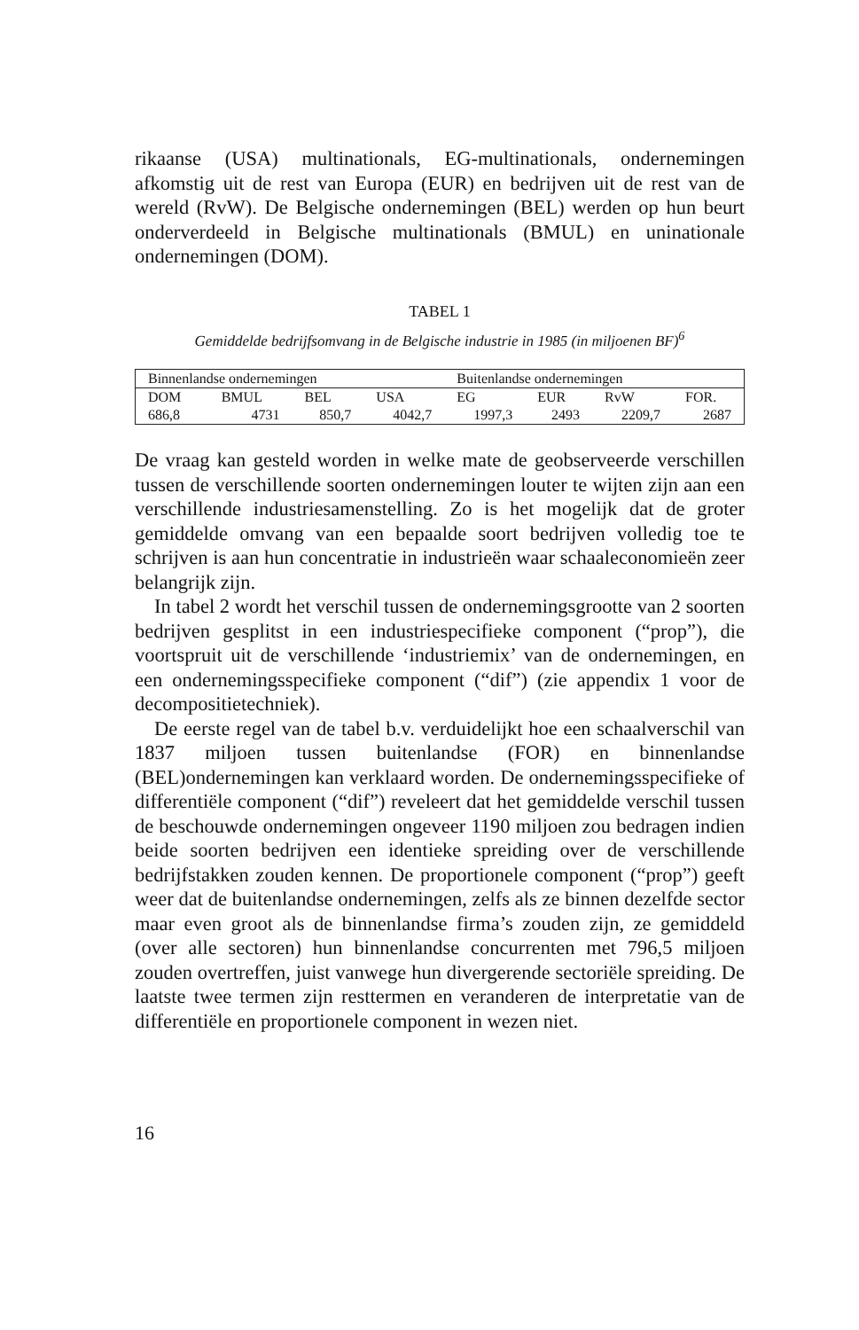rikaanse (USA) multinationals, EG-multinationals, ondernemingen afkomstig uit de rest van Europa (EUR) en bedrijven uit de rest van de wereld (RvW). De Belgische ondernemingen (BEL) werden op hun beurt onderverdeeld in Belgische multinationals (BMUL) en uninationale ondernemingen (DOM).
TABEL 1
Gemiddelde bedrijfsomvang in de Belgische industrie in 1985 (in miljoenen BF)<sup>6</sup>
| Binnenlandse ondernemingen | | | | Buitenlandse ondernemingen | | | |
| --- | --- | --- | --- | --- | --- | --- | --- |
| DOM | BMUL | BEL | USA | EG | EUR | RvW | FOR. |
| 686,8 | 4731 | 850,7 | 4042,7 | 1997,3 | 2493 | 2209,7 | 2687 |
De vraag kan gesteld worden in welke mate de geobserveerde verschillen tussen de verschillende soorten ondernemingen louter te wijten zijn aan een verschillende industriesamenstelling. Zo is het mogelijk dat de groter gemiddelde omvang van een bepaalde soort bedrijven volledig toe te schrijven is aan hun concentratie in industrieën waar schaaleconomieën zeer belangrijk zijn.
In tabel 2 wordt het verschil tussen de ondernemingsgrootte van 2 soorten bedrijven gesplitst in een industriespecifieke component (“prop”), die voortspruit uit de verschillende ‘industriemix’ van de ondernemingen, en een ondernemingsspecifieke component (“dif”) (zie appendix 1 voor de decompositietechniek).
De eerste regel van de tabel b.v. verduidelijkt hoe een schaalverschil van 1837 miljoen tussen buitenlandse (FOR) en binnenlandse (BEL)ondernemingen kan verklaard worden. De ondernemingsspecifieke of differentiële component (“dif”) reveleert dat het gemiddelde verschil tussen de beschouwde ondernemingen ongeveer 1190 miljoen zou bedragen indien beide soorten bedrijven een identieke spreiding over de verschillende bedrijfstakken zouden kennen. De proportionele component (“prop”) geeft weer dat de buitenlandse ondernemingen, zelfs als ze binnen dezelfde sector maar even groot als de binnenlandse firma’s zouden zijn, ze gemiddeld (over alle sectoren) hun binnenlandse concurrenten met 796,5 miljoen zouden overtreffen, juist vanwege hun divergerende sectoriële spreiding. De laatste twee termen zijn resttermen en veranderen de interpretatie van de differentiële en proportionele component in wezen niet.
16